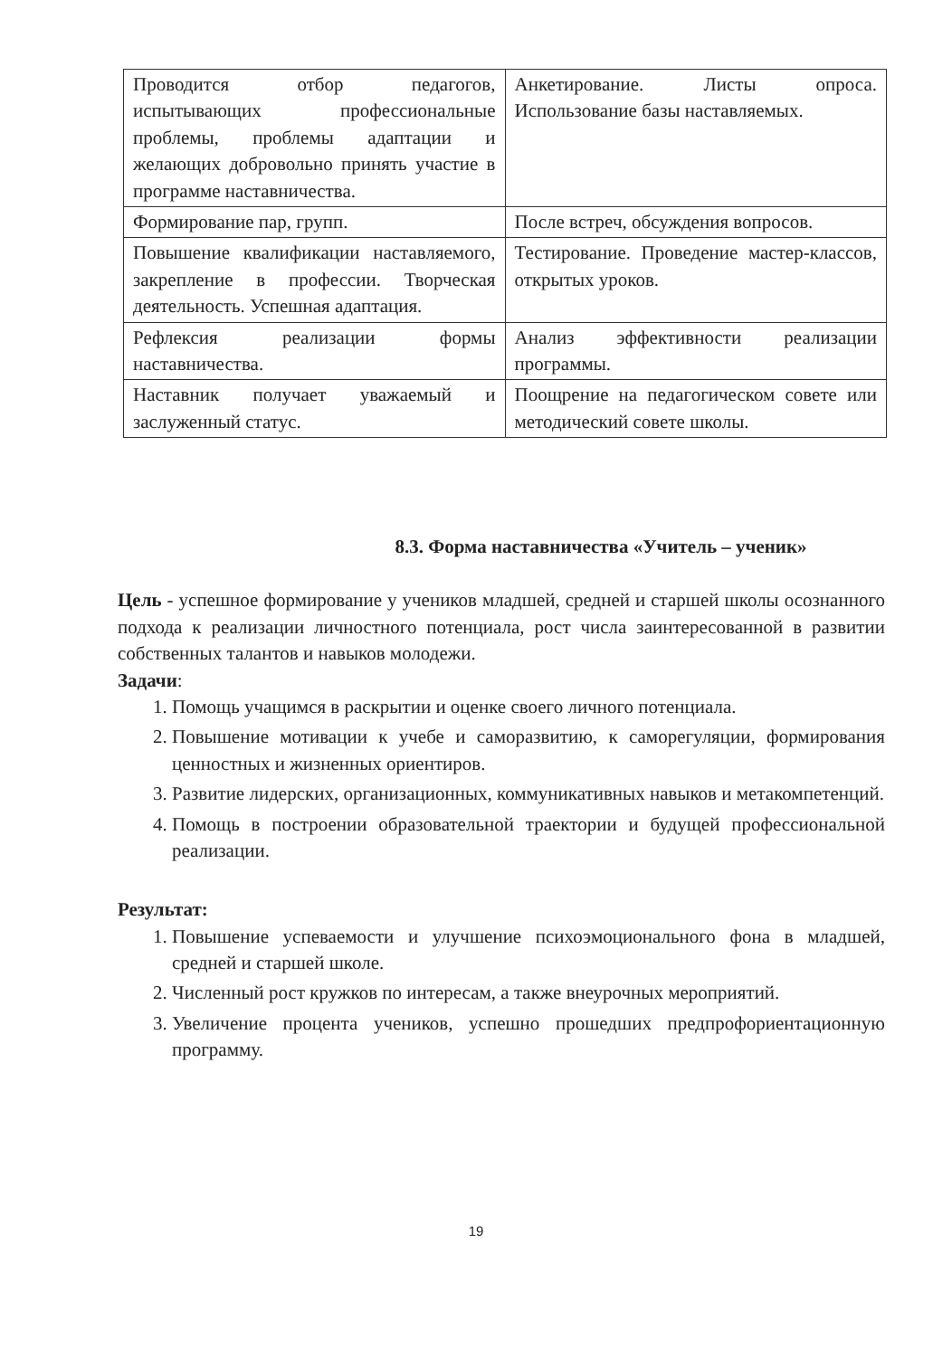| Проводится отбор педагогов, испытывающих профессиональные проблемы, проблемы адаптации и желающих добровольно принять участие в программе наставничества. | Анкетирование. Листы опроса. Использование базы наставляемых. |
| Формирование пар, групп. | После встреч, обсуждения вопросов. |
| Повышение квалификации наставляемого, закрепление в профессии. Творческая деятельность. Успешная адаптация. | Тестирование. Проведение мастер-классов, открытых уроков. |
| Рефлексия реализации формы наставничества. | Анализ эффективности реализации программы. |
| Наставник получает уважаемый и заслуженный статус. | Поощрение на педагогическом совете или методический совете школы. |
8.3. Форма наставничества «Учитель – ученик»
Цель - успешное формирование у учеников младшей, средней и старшей школы осознанного подхода к реализации личностного потенциала, рост числа заинтересованной в развитии собственных талантов и навыков молодежи.
Задачи:
1. Помощь учащимся в раскрытии и оценке своего личного потенциала.
2. Повышение мотивации к учебе и саморазвитию, к саморегуляции, формирования ценностных и жизненных ориентиров.
3. Развитие лидерских, организационных, коммуникативных навыков и метакомпетенций.
4. Помощь в построении образовательной траектории и будущей профессиональной реализации.
Результат:
1. Повышение успеваемости и улучшение психоэмоционального фона в младшей, средней и старшей школе.
2. Численный рост кружков по интересам, а также внеурочных мероприятий.
3. Увеличение процента учеников, успешно прошедших предпрофориентационную программу.
19